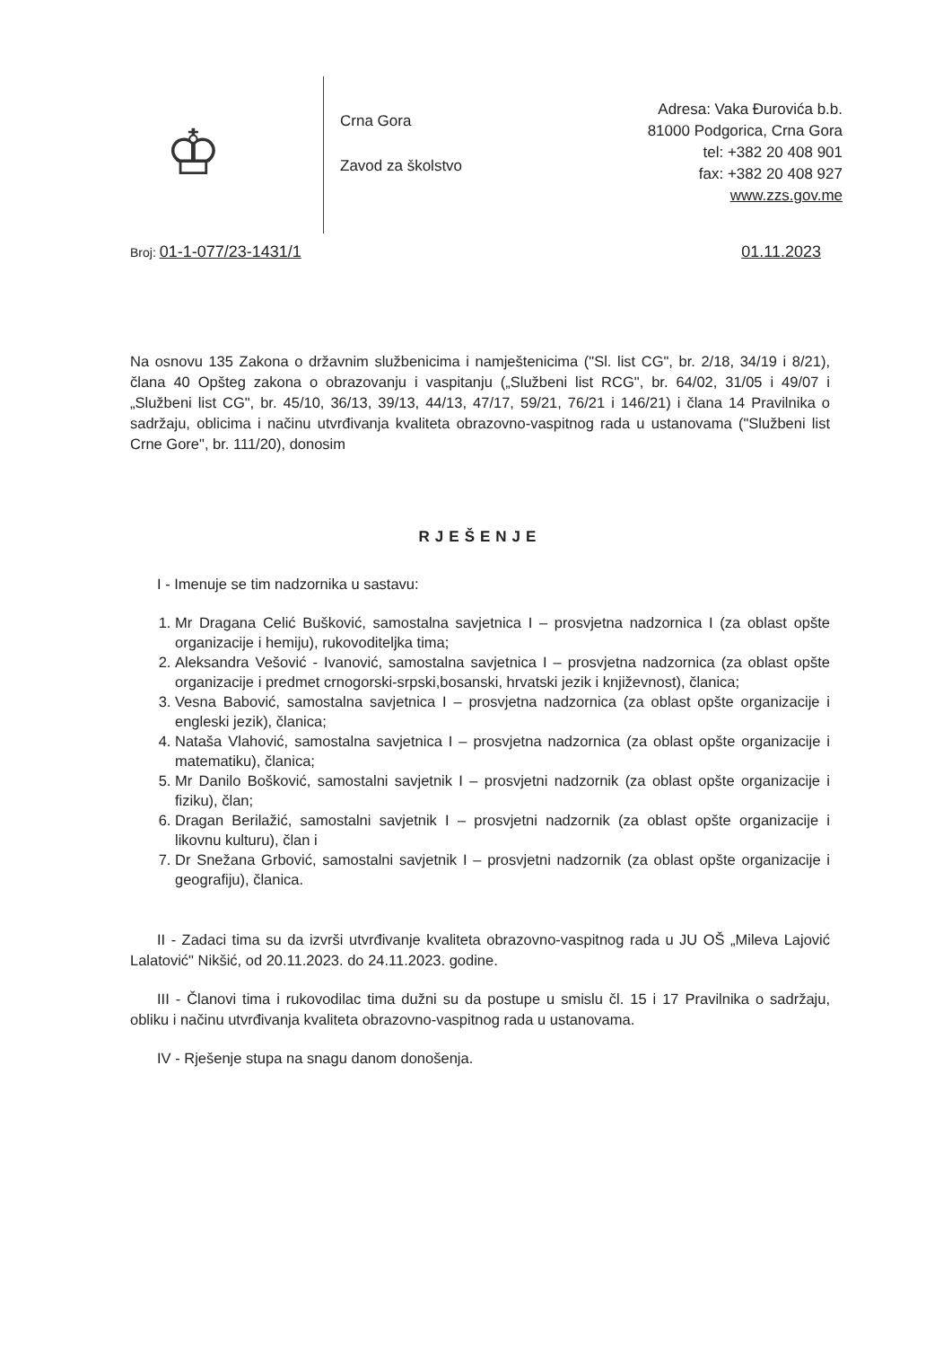♔
Crna Gora
Zavod za školstvo
Adresa: Vaka Đurovića b.b.
81000 Podgorica, Crna Gora
tel: +382 20 408 901
fax: +382 20 408 927
www.zzs.gov.me
Broj: 01-1-077/23-1431/1 01.11.2023
Na osnovu 135 Zakona o državnim službenicima i namještenicima ("Sl. list CG", br. 2/18, 34/19 i 8/21), člana 40 Opšteg zakona o obrazovanju i vaspitanju („Službeni list RCG", br. 64/02, 31/05 i 49/07 i „Službeni list CG", br. 45/10, 36/13, 39/13, 44/13, 47/17, 59/21, 76/21 i 146/21) i člana 14 Pravilnika o sadržaju, oblicima i načinu utvrđivanja kvaliteta obrazovno-vaspitnog rada u ustanovama ("Službeni list Crne Gore", br. 111/20), donosim
RJEŠENJE
I - Imenuje se tim nadzornika u sastavu:
1. Mr Dragana Celić Bušković, samostalna savjetnica I – prosvjetna nadzornica I (za oblast opšte organizacije i hemiju), rukovoditeljka tima;
2. Aleksandra Vešović - Ivanović, samostalna savjetnica I – prosvjetna nadzornica (za oblast opšte organizacije i predmet crnogorski-srpski,bosanski, hrvatski jezik i književnost), članica;
3. Vesna Babović, samostalna savjetnica I – prosvjetna nadzornica (za oblast opšte organizacije i engleski jezik), članica;
4. Nataša Vlahović, samostalna savjetnica I – prosvjetna nadzornica (za oblast opšte organizacije i matematiku), članica;
5. Mr Danilo Bošković, samostalni savjetnik I – prosvjetni nadzornik (za oblast opšte organizacije i fiziku), član;
6. Dragan Berilažić, samostalni savjetnik I – prosvjetni nadzornik (za oblast opšte organizacije i likovnu kulturu), član i
7. Dr Snežana Grbović, samostalni savjetnik I – prosvjetni nadzornik (za oblast opšte organizacije i geografiju), članica.
II - Zadaci tima su da izvrši utvrđivanje kvaliteta obrazovno-vaspitnog rada u JU OŠ „Mileva Lajović Lalatović" Nikšić, od 20.11.2023. do 24.11.2023. godine.
III - Članovi tima i rukovodilac tima dužni su da postupe u smislu čl. 15 i 17 Pravilnika o sadržaju, obliku i načinu utvrđivanja kvaliteta obrazovno-vaspitnog rada u ustanovama.
IV - Rješenje stupa na snagu danom donošenja.